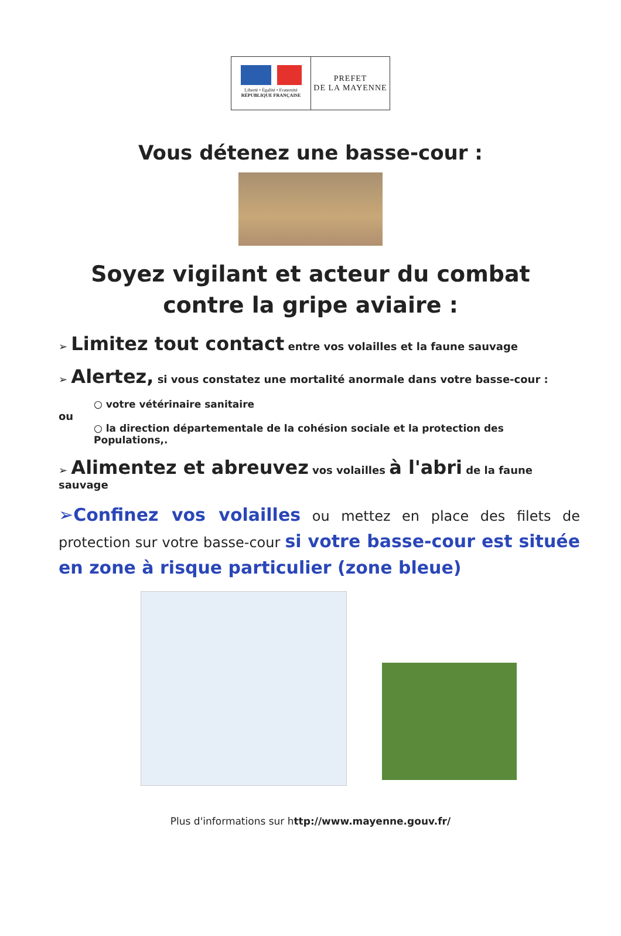Liberté • Égalité • Fraternité
RÉPUBLIQUE FRANÇAISE
PREFET
DE LA MAYENNE
Vous détenez une basse-cour :
Soyez vigilant et acteur du combat contre la gripe aviaire :
➢ Limitez tout contact entre vos volailles et la faune sauvage
➢ Alertez, si vous constatez une mortalité anormale dans votre basse-cour :
○ votre vétérinaire sanitaire
ou
○ la direction départementale de la cohésion sociale et la protection des Populations,.
➢ Alimentez et abreuvez vos volailles à l'abri de la faune sauvage
➢Confinez vos volailles ou mettez en place des filets de protection sur votre basse-cour si votre basse-cour est située en zone à risque particulier (zone bleue)
Plus d'informations sur http://www.mayenne.gouv.fr/